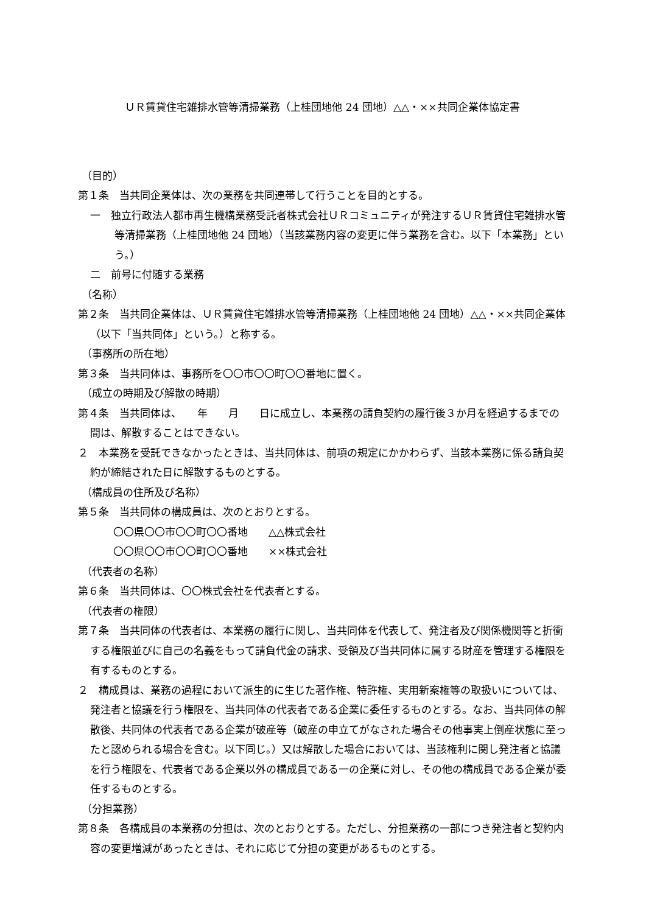ＵＲ賃貸住宅雑排水管等清掃業務（上桂団地他 24 団地）△△・××共同企業体協定書
（目的）
第１条　当共同企業体は、次の業務を共同連帯して行うことを目的とする。
一　独立行政法人都市再生機構業務受託者株式会社ＵＲコミュニティが発注するＵＲ賃貸住宅雑排水管等清掃業務（上桂団地他 24 団地）（当該業務内容の変更に伴う業務を含む。以下「本業務」という。）
二　前号に付随する業務
（名称）
第２条　当共同企業体は、ＵＲ賃貸住宅雑排水管等清掃業務（上桂団地他 24 団地）△△・××共同企業体（以下「当共同体」という。）と称する。
（事務所の所在地）
第３条　当共同体は、事務所を〇〇市〇〇町〇〇番地に置く。
（成立の時期及び解散の時期）
第４条　当共同体は、　　年　　月　　日に成立し、本業務の請負契約の履行後３か月を経過するまでの間は、解散することはできない。
２　本業務を受託できなかったときは、当共同体は、前項の規定にかかわらず、当該本業務に係る請負契約が締結された日に解散するものとする。
（構成員の住所及び名称）
第５条　当共同体の構成員は、次のとおりとする。
〇〇県〇〇市〇〇町〇〇番地　　△△株式会社
〇〇県〇〇市〇〇町〇〇番地　　××株式会社
（代表者の名称）
第６条　当共同体は、〇〇株式会社を代表者とする。
（代表者の権限）
第７条　当共同体の代表者は、本業務の履行に関し、当共同体を代表して、発注者及び関係機関等と折衝する権限並びに自己の名義をもって請負代金の請求、受領及び当共同体に属する財産を管理する権限を有するものとする。
２　構成員は、業務の過程において派生的に生じた著作権、特許権、実用新案権等の取扱いについては、発注者と協議を行う権限を、当共同体の代表者である企業に委任するものとする。なお、当共同体の解散後、共同体の代表者である企業が破産等（破産の申立てがなされた場合その他事実上倒産状態に至ったと認められる場合を含む。以下同じ。）又は解散した場合においては、当該権利に関し発注者と協議を行う権限を、代表者である企業以外の構成員である一の企業に対し、その他の構成員である企業が委任するものとする。
（分担業務）
第８条　各構成員の本業務の分担は、次のとおりとする。ただし、分担業務の一部につき発注者と契約内容の変更増減があったときは、それに応じて分担の変更があるものとする。